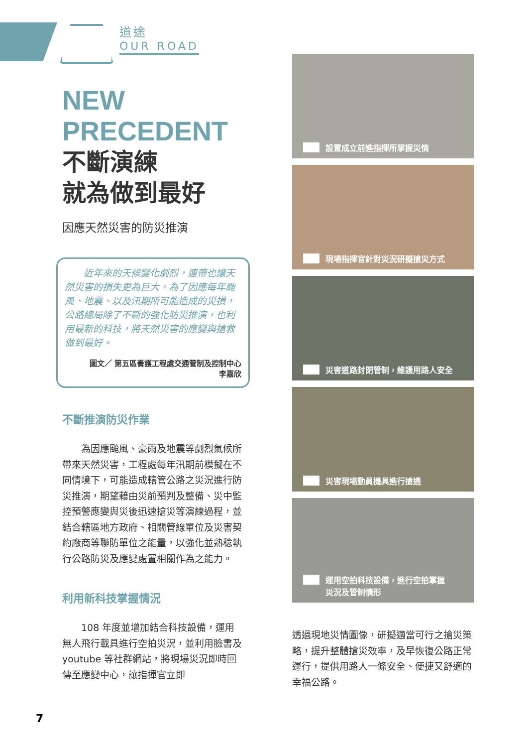道途
OUR ROAD
NEW
PRECEDENT
不斷演練
就為做到最好
因應天然災害的防災推演
近年來的天候變化劇烈，連帶也讓天然災害的損失更為巨大。為了因應每年颱風、地震、以及汛期所可能造成的災損，公路總局除了不斷的強化防災推演，也利用最新的科技，將天然災害的應變與搶救做到最好。
圖文／ 第五區養護工程處交通管制及控制中心
李嘉欣
不斷推演防災作業
為因應颱風、豪雨及地震等劇烈氣候所帶來天然災害，工程處每年汛期前模擬在不同情境下，可能造成轄管公路之災況進行防災推演，期望藉由災前預判及整備、災中監控預警應變與災後迅速搶災等演練過程，並結合轄區地方政府、相關管線單位及災害契約廠商等聯防單位之能量，以強化並熟稔執行公路防災及應變處置相關作為之能力。
利用新科技掌握情況
108 年度並增加結合科技設備，運用無人飛行載具進行空拍災況，並利用臉書及 youtube 等社群網站，將現場災況即時回傳至應變中心，讓指揮官立即
設置成立前進指揮所掌握災情
現場指揮官針對災況研擬搶災方式
災害道路封閉管制，維護用路人安全
災害現場動員機具進行搶通
運用空拍科技設備，進行空拍掌握
災況及管制情形
透過現地災情圖像，研擬適當可行之搶災策略，提升整體搶災效率，及早恢復公路正常運行，提供用路人一條安全、便捷又舒適的幸福公路。
7